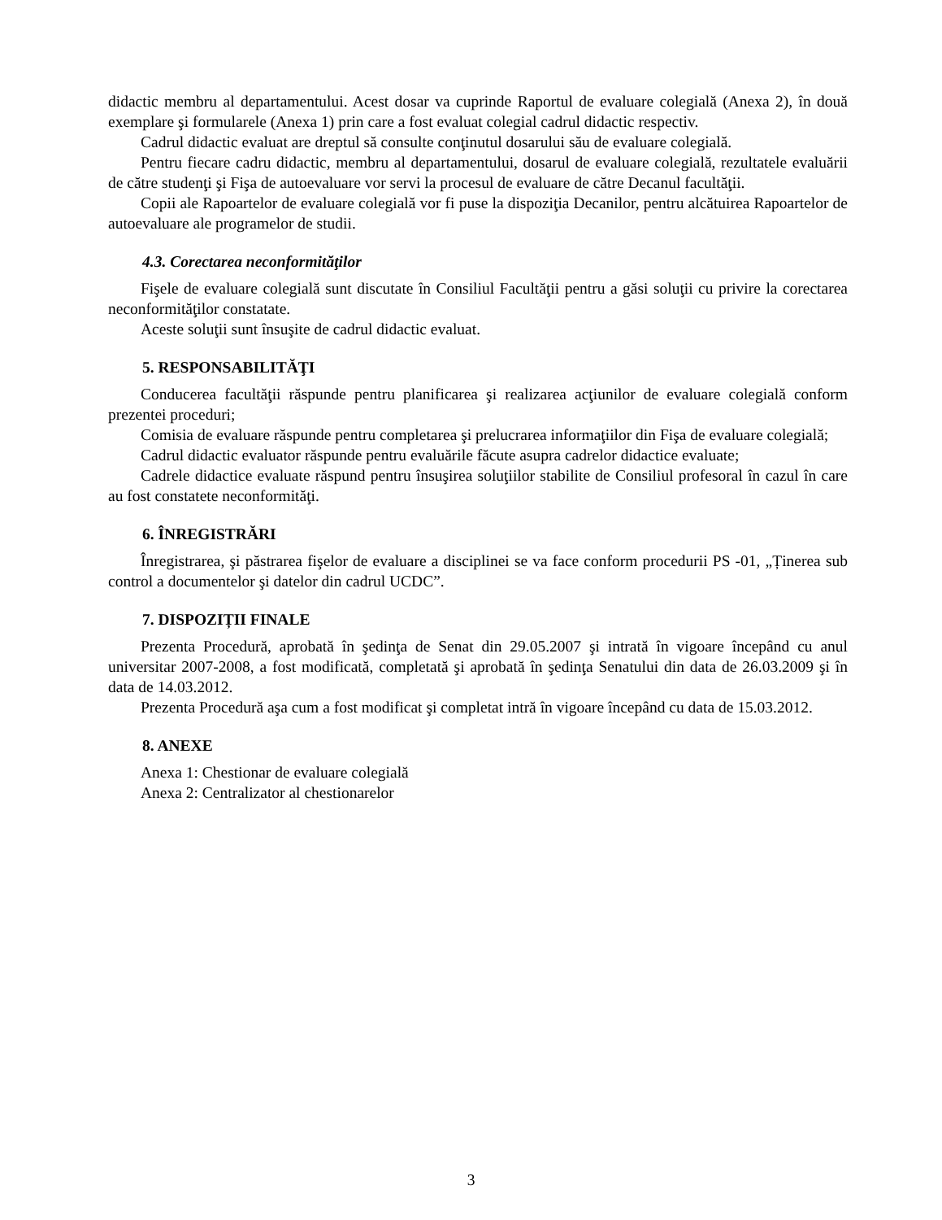didactic membru al departamentului. Acest dosar va cuprinde Raportul de evaluare colegială (Anexa 2), în două exemplare şi formularele (Anexa 1) prin care a fost evaluat colegial cadrul didactic respectiv.
Cadrul didactic evaluat are dreptul să consulte conţinutul dosarului său de evaluare colegială.
Pentru fiecare cadru didactic, membru al departamentului, dosarul de evaluare colegială, rezultatele evaluării de către studenţi şi Fişa de autoevaluare vor servi la procesul de evaluare de către Decanul facultăţii.
Copii ale Rapoartelor de evaluare colegială vor fi puse la dispoziţia Decanilor, pentru alcătuirea Rapoartelor de autoevaluare ale programelor de studii.
4.3. Corectarea neconformităţilor
Fişele de evaluare colegială sunt discutate în Consiliul Facultăţii pentru a găsi soluţii cu privire la corectarea neconformităţilor constatate.
Aceste soluţii sunt însuşite de cadrul didactic evaluat.
5. RESPONSABILITĂŢI
Conducerea facultăţii răspunde pentru planificarea şi realizarea acţiunilor de evaluare colegială conform prezentei proceduri;
Comisia de evaluare răspunde pentru completarea şi prelucrarea informaţiilor din Fişa de evaluare colegială;
Cadrul didactic evaluator răspunde pentru evaluările făcute asupra cadrelor didactice evaluate;
Cadrele didactice evaluate răspund pentru însuşirea soluţiilor stabilite de Consiliul profesoral în cazul în care au fost constatete neconformităţi.
6. ÎNREGISTRĂRI
Înregistrarea, şi păstrarea fişelor de evaluare a disciplinei se va face conform procedurii PS -01, „Ținerea sub control a documentelor şi datelor din cadrul UCDC”.
7. DISPOZIȚII FINALE
Prezenta Procedură, aprobată în şedinţa de Senat din 29.05.2007 şi intrată în vigoare începând cu anul universitar 2007-2008, a fost modificată, completată şi aprobată în şedinţa Senatului din data de 26.03.2009 şi în data de 14.03.2012.
Prezenta Procedură aşa cum a fost modificat şi completat intră în vigoare începând cu data de 15.03.2012.
8. ANEXE
Anexa 1: Chestionar de evaluare colegială
Anexa 2: Centralizator al chestionarelor
3